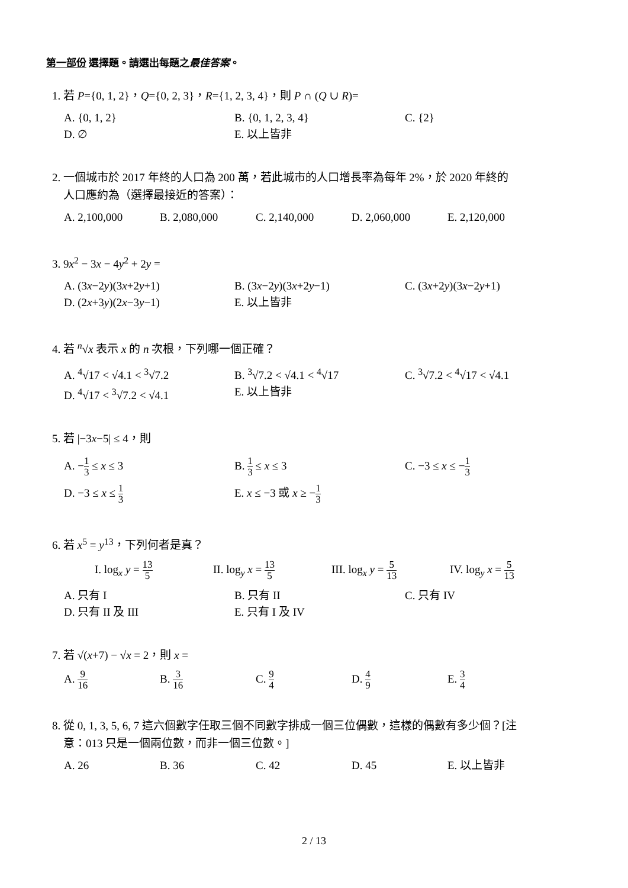第一部份 選擇題。請選出每題之最佳答案。
1. 若 P={0, 1, 2}，Q={0, 2, 3}，R={1, 2, 3, 4}，則 P ∩ (Q ∪ R)=
A. {0, 1, 2}
B. {0, 1, 2, 3, 4}
C. {2}
D. ∅
E. 以上皆非
2. 一個城市於 2017 年終的人口為 200 萬，若此城市的人口增長率為每年 2%，於 2020 年終的
人口應約為（選擇最接近的答案）：
A. 2,100,000
B. 2,080,000
C. 2,140,000
D. 2,060,000
E. 2,120,000
3. 9x<sup>2</sup> − 3x − 4y<sup>2</sup> + 2y =
A. (3x−2y)(3x+2y+1)
B. (3x−2y)(3x+2y−1)
C. (3x+2y)(3x−2y+1)
D. (2x+3y)(2x−3y−1)
E. 以上皆非
4. 若 <sup>n</sup>√x 表示 x 的 n 次根，下列哪一個正確？
A. <sup>4</sup>√17 < √4.1 < <sup>3</sup>√7.2
B. <sup>3</sup>√7.2 < √4.1 < <sup>4</sup>√17
C. <sup>3</sup>√7.2 < <sup>4</sup>√17 < √4.1
D. <sup>4</sup>√17 < <sup>3</sup>√7.2 < √4.1
E. 以上皆非
5. 若 |−3x−5| ≤ 4，則
A. −1 3 ≤ x ≤ 3
B. 1 3 ≤ x ≤ 3
C. −3 ≤ x ≤ −1 3
D. −3 ≤ x ≤ 1 3
E. x ≤ −3 或 x ≥ −1 3
6. 若 x<sup>5</sup> = y<sup>13</sup>，下列何者是真？
I. log<sub>x</sub> y = 13 5
II. log<sub>y</sub> x = 13 5
III. log<sub>x</sub> y = 5 13
IV. log<sub>y</sub> x = 5 13
A. 只有 I
B. 只有 II
C. 只有 IV
D. 只有 II 及 III
E. 只有 I 及 IV
7. 若 √(x+7) − √x = 2，則 x =
A. 9 16
B. 3 16
C. 9 4
D. 4 9
E. 3 4
8. 從 0, 1, 3, 5, 6, 7 這六個數字任取三個不同數字排成一個三位偶數，這樣的偶數有多少個？[注
意：013 只是一個兩位數，而非一個三位數。]
A. 26
B. 36
C. 42
D. 45
E. 以上皆非
2 / 13